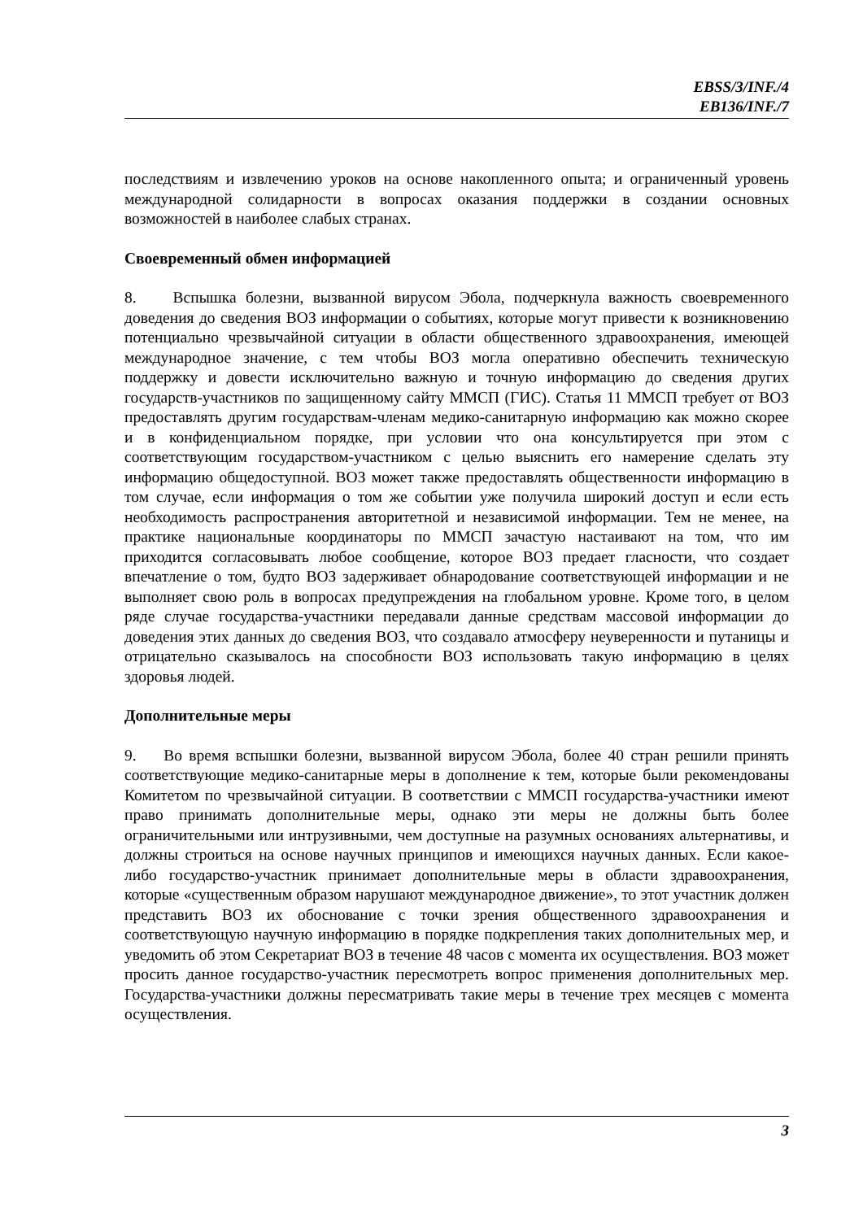EBSS/3/INF./4
EB136/INF./7
последствиям и извлечению уроков на основе накопленного опыта; и ограниченный уровень международной солидарности в вопросах оказания поддержки в создании основных возможностей в наиболее слабых странах.
Своевременный обмен информацией
8. Вспышка болезни, вызванной вирусом Эбола, подчеркнула важность своевременного доведения до сведения ВОЗ информации о событиях, которые могут привести к возникновению потенциально чрезвычайной ситуации в области общественного здравоохранения, имеющей международное значение, с тем чтобы ВОЗ могла оперативно обеспечить техническую поддержку и довести исключительно важную и точную информацию до сведения других государств-участников по защищенному сайту ММСП (ГИС). Статья 11 ММСП требует от ВОЗ предоставлять другим государствам-членам медико-санитарную информацию как можно скорее и в конфиденциальном порядке, при условии что она консультируется при этом с соответствующим государством-участником с целью выяснить его намерение сделать эту информацию общедоступной. ВОЗ может также предоставлять общественности информацию в том случае, если информация о том же событии уже получила широкий доступ и если есть необходимость распространения авторитетной и независимой информации. Тем не менее, на практике национальные координаторы по ММСП зачастую настаивают на том, что им приходится согласовывать любое сообщение, которое ВОЗ предает гласности, что создает впечатление о том, будто ВОЗ задерживает обнародование соответствующей информации и не выполняет свою роль в вопросах предупреждения на глобальном уровне. Кроме того, в целом ряде случае государства-участники передавали данные средствам массовой информации до доведения этих данных до сведения ВОЗ, что создавало атмосферу неуверенности и путаницы и отрицательно сказывалось на способности ВОЗ использовать такую информацию в целях здоровья людей.
Дополнительные меры
9. Во время вспышки болезни, вызванной вирусом Эбола, более 40 стран решили принять соответствующие медико-санитарные меры в дополнение к тем, которые были рекомендованы Комитетом по чрезвычайной ситуации. В соответствии с ММСП государства-участники имеют право принимать дополнительные меры, однако эти меры не должны быть более ограничительными или интрузивными, чем доступные на разумных основаниях альтернативы, и должны строиться на основе научных принципов и имеющихся научных данных. Если какое-либо государство-участник принимает дополнительные меры в области здравоохранения, которые «существенным образом нарушают международное движение», то этот участник должен представить ВОЗ их обоснование с точки зрения общественного здравоохранения и соответствующую научную информацию в порядке подкрепления таких дополнительных мер, и уведомить об этом Секретариат ВОЗ в течение 48 часов с момента их осуществления. ВОЗ может просить данное государство-участник пересмотреть вопрос применения дополнительных мер. Государства-участники должны пересматривать такие меры в течение трех месяцев с момента осуществления.
3